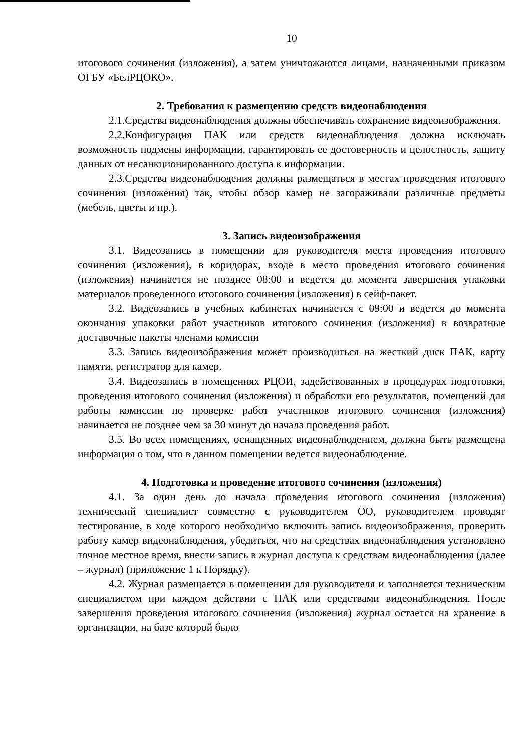10
итогового сочинения (изложения), а затем уничтожаются лицами, назначенными приказом ОГБУ «БелРЦОКО».
2. Требования к размещению средств видеонаблюдения
2.1.Средства видеонаблюдения должны обеспечивать сохранение видеоизображения.
2.2.Конфигурация ПАК или средств видеонаблюдения должна исключать возможность подмены информации, гарантировать ее достоверность и целостность, защиту данных от несанкционированного доступа к информации.
2.3.Средства видеонаблюдения должны размещаться в местах проведения итогового сочинения (изложения) так, чтобы обзор камер не загораживали различные предметы (мебель, цветы и пр.).
3. Запись видеоизображения
3.1. Видеозапись в помещении для руководителя места проведения итогового сочинения (изложения), в коридорах, входе в место проведения итогового сочинения (изложения) начинается не позднее 08:00 и ведется до момента завершения упаковки материалов проведенного итогового сочинения (изложения) в сейф-пакет.
3.2. Видеозапись в учебных кабинетах начинается с 09:00 и ведется до момента окончания упаковки работ участников итогового сочинения (изложения) в возвратные доставочные пакеты членами комиссии
3.3. Запись видеоизображения может производиться на жесткий диск ПАК, карту памяти, регистратор для камер.
3.4. Видеозапись в помещениях РЦОИ, задействованных в процедурах подготовки, проведения итогового сочинения (изложения) и обработки его результатов, помещений для работы комиссии по проверке работ участников итогового сочинения (изложения) начинается не позднее чем за 30 минут до начала проведения работ.
3.5. Во всех помещениях, оснащенных видеонаблюдением, должна быть размещена информация о том, что в данном помещении ведется видеонаблюдение.
4. Подготовка и проведение итогового сочинения (изложения)
4.1. За один день до начала проведения итогового сочинения (изложения) технический специалист совместно с руководителем ОО, руководителем проводят тестирование, в ходе которого необходимо включить запись видеоизображения, проверить работу камер видеонаблюдения, убедиться, что на средствах видеонаблюдения установлено точное местное время, внести запись в журнал доступа к средствам видеонаблюдения (далее – журнал) (приложение 1 к Порядку).
4.2. Журнал размещается в помещении для руководителя и заполняется техническим специалистом при каждом действии с ПАК или средствами видеонаблюдения. После завершения проведения итогового сочинения (изложения) журнал остается на хранение в организации, на базе которой было